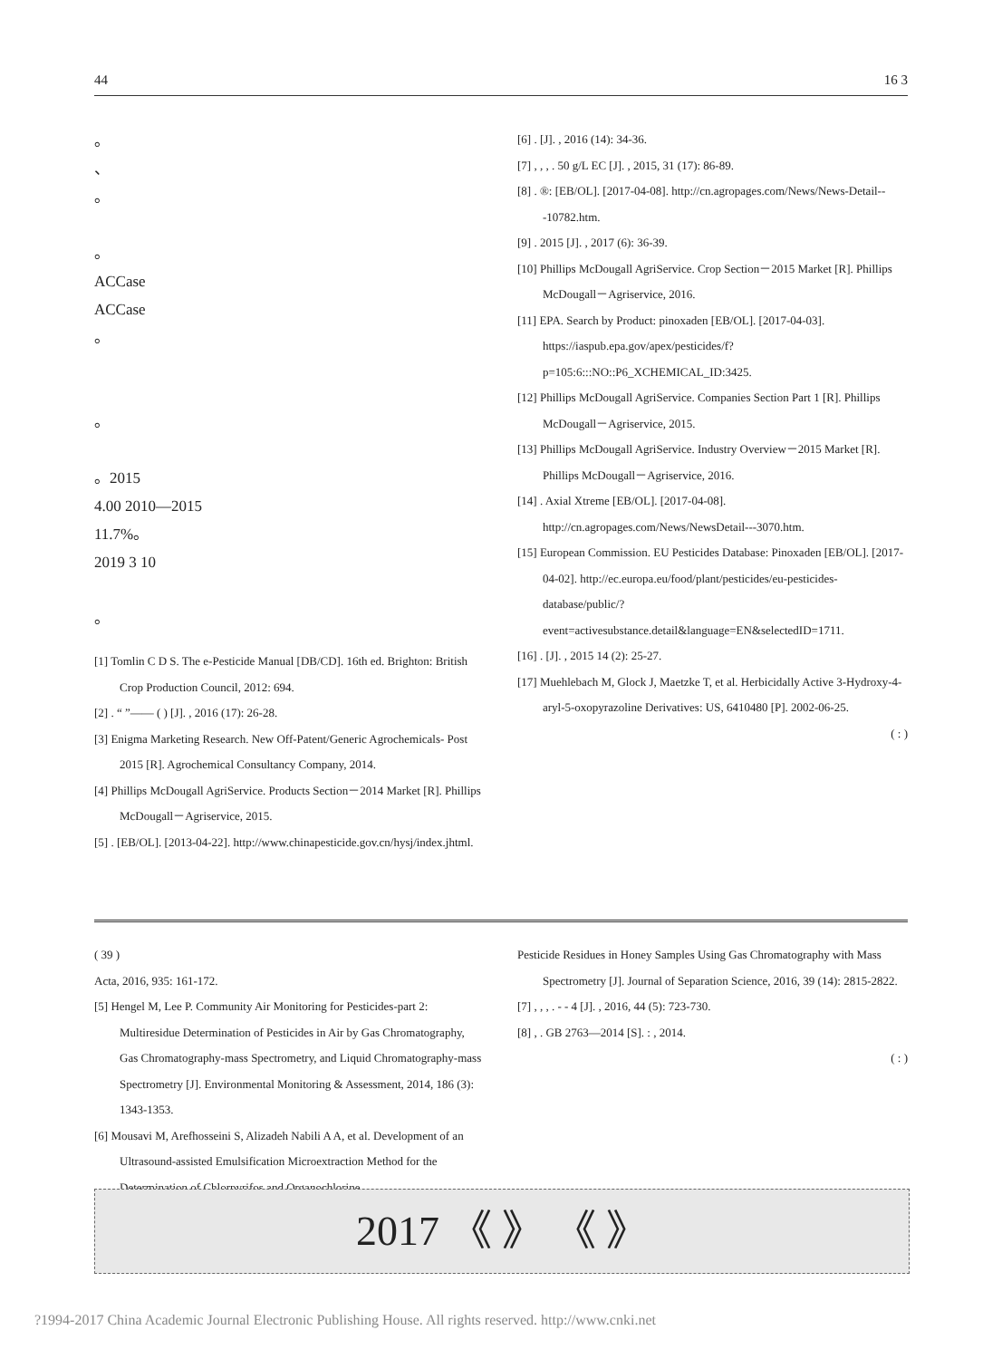44 16 3
。
、
。
。
ACCase
ACCase
。
。
。2015
4.00 2010—2015
11.7%。
2019 3 10
。
[1] Tomlin C D S. The e-Pesticide Manual [DB/CD]. 16th ed. Brighton: British Crop Production Council, 2012: 694.
[2] . “ ”—— ( ) [J]. , 2016 (17): 26-28.
[3] Enigma Marketing Research. New Off-Patent/Generic Agrochemicals- Post 2015 [R]. Agrochemical Consultancy Company, 2014.
[4] Phillips McDougall AgriService. Products Section－2014 Market [R]. Phillips McDougall－Agriservice, 2015.
[5] . [EB/OL]. [2013-04-22]. http://www.chinapesticide.gov.cn/hysj/index.jhtml.
[6] . [J]. , 2016 (14): 34-36.
[7] , , , . 50 g/L EC [J]. , 2015, 31 (17): 86-89.
[8] . ®: [EB/OL]. [2017-04-08]. http://cn.agropages.com/News/News-Detail---10782.htm.
[9] . 2015 [J]. , 2017 (6): 36-39.
[10] Phillips McDougall AgriService. Crop Section－2015 Market [R]. Phillips McDougall－Agriservice, 2016.
[11] EPA. Search by Product: pinoxaden [EB/OL]. [2017-04-03]. https://iaspub.epa.gov/apex/pesticides/f?p=105:6:::NO::P6_XCHEMICAL_ID:3425.
[12] Phillips McDougall AgriService. Companies Section Part 1 [R]. Phillips McDougall－Agriservice, 2015.
[13] Phillips McDougall AgriService. Industry Overview－2015 Market [R]. Phillips McDougall－Agriservice, 2016.
[14] . Axial Xtreme [EB/OL]. [2017-04-08]. http://cn.agropages.com/News/NewsDetail---3070.htm.
[15] European Commission. EU Pesticides Database: Pinoxaden [EB/OL]. [2017-04-02]. http://ec.europa.eu/food/plant/pesticides/eu-pesticides-database/public/?event=activesubstance.detail&language=EN&selectedID=1711.
[16] . [J]. , 2015 14 (2): 25-27.
[17] Muehlebach M, Glock J, Maetzke T, et al. Herbicidally Active 3-Hydroxy-4-aryl-5-oxopyrazoline Derivatives: US, 6410480 [P]. 2002-06-25.
( : )
( 39 )
Acta, 2016, 935: 161-172.
[5] Hengel M, Lee P. Community Air Monitoring for Pesticides-part 2: Multiresidue Determination of Pesticides in Air by Gas Chromatography, Gas Chromatography-mass Spectrometry, and Liquid Chromatography-mass Spectrometry [J]. Environmental Monitoring & Assessment, 2014, 186 (3): 1343-1353.
[6] Mousavi M, Arefhosseini S, Alizadeh Nabili A A, et al. Development of an Ultrasound-assisted Emulsification Microextraction Method for the Determination of Chlorpyrifos and Organochlorine
Pesticide Residues in Honey Samples Using Gas Chromatography with Mass Spectrometry [J]. Journal of Separation Science, 2016, 39 (14): 2815-2822.
[7] , , , . - - 4 [J]. , 2016, 44 (5): 723-730.
[8] , . GB 2763—2014 [S]. : , 2014.
( : )
2017 《 》 《 》
?1994-2017 China Academic Journal Electronic Publishing House. All rights reserved. http://www.cnki.net